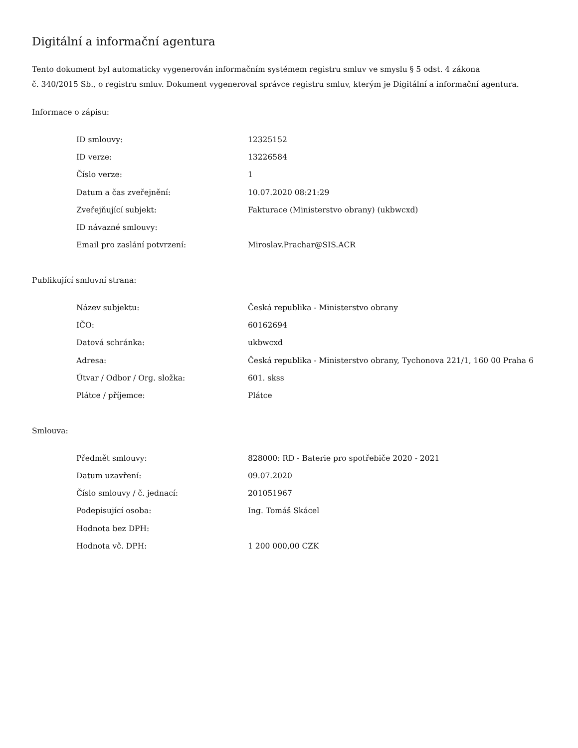Digitální a informační agentura
Tento dokument byl automaticky vygenerován informačním systémem registru smluv ve smyslu § 5 odst. 4 zákona
č. 340/2015 Sb., o registru smluv. Dokument vygeneroval správce registru smluv, kterým je Digitální a informační agentura.
Informace o zápisu:
| ID smlouvy: | 12325152 |
| ID verze: | 13226584 |
| Číslo verze: | 1 |
| Datum a čas zveřejnění: | 10.07.2020 08:21:29 |
| Zveřejňující subjekt: | Fakturace (Ministerstvo obrany) (ukbwcxd) |
| ID návazné smlouvy: | |
| Email pro zaslání potvrzení: | Miroslav.Prachar@SIS.ACR |
Publikující smluvní strana:
| Název subjektu: | Česká republika - Ministerstvo obrany |
| IČO: | 60162694 |
| Datová schránka: | ukbwcxd |
| Adresa: | Česká republika - Ministerstvo obrany, Tychonova 221/1, 160 00 Praha 6 |
| Útvar / Odbor / Org. složka: | 601. skss |
| Plátce / příjemce: | Plátce |
Smlouva:
| Předmět smlouvy: | 828000: RD - Baterie pro spotřebiče 2020 - 2021 |
| Datum uzavření: | 09.07.2020 |
| Číslo smlouvy / č. jednací: | 201051967 |
| Podepisující osoba: | Ing. Tomáš Skácel |
| Hodnota bez DPH: | |
| Hodnota vč. DPH: | 1 200 000,00 CZK |